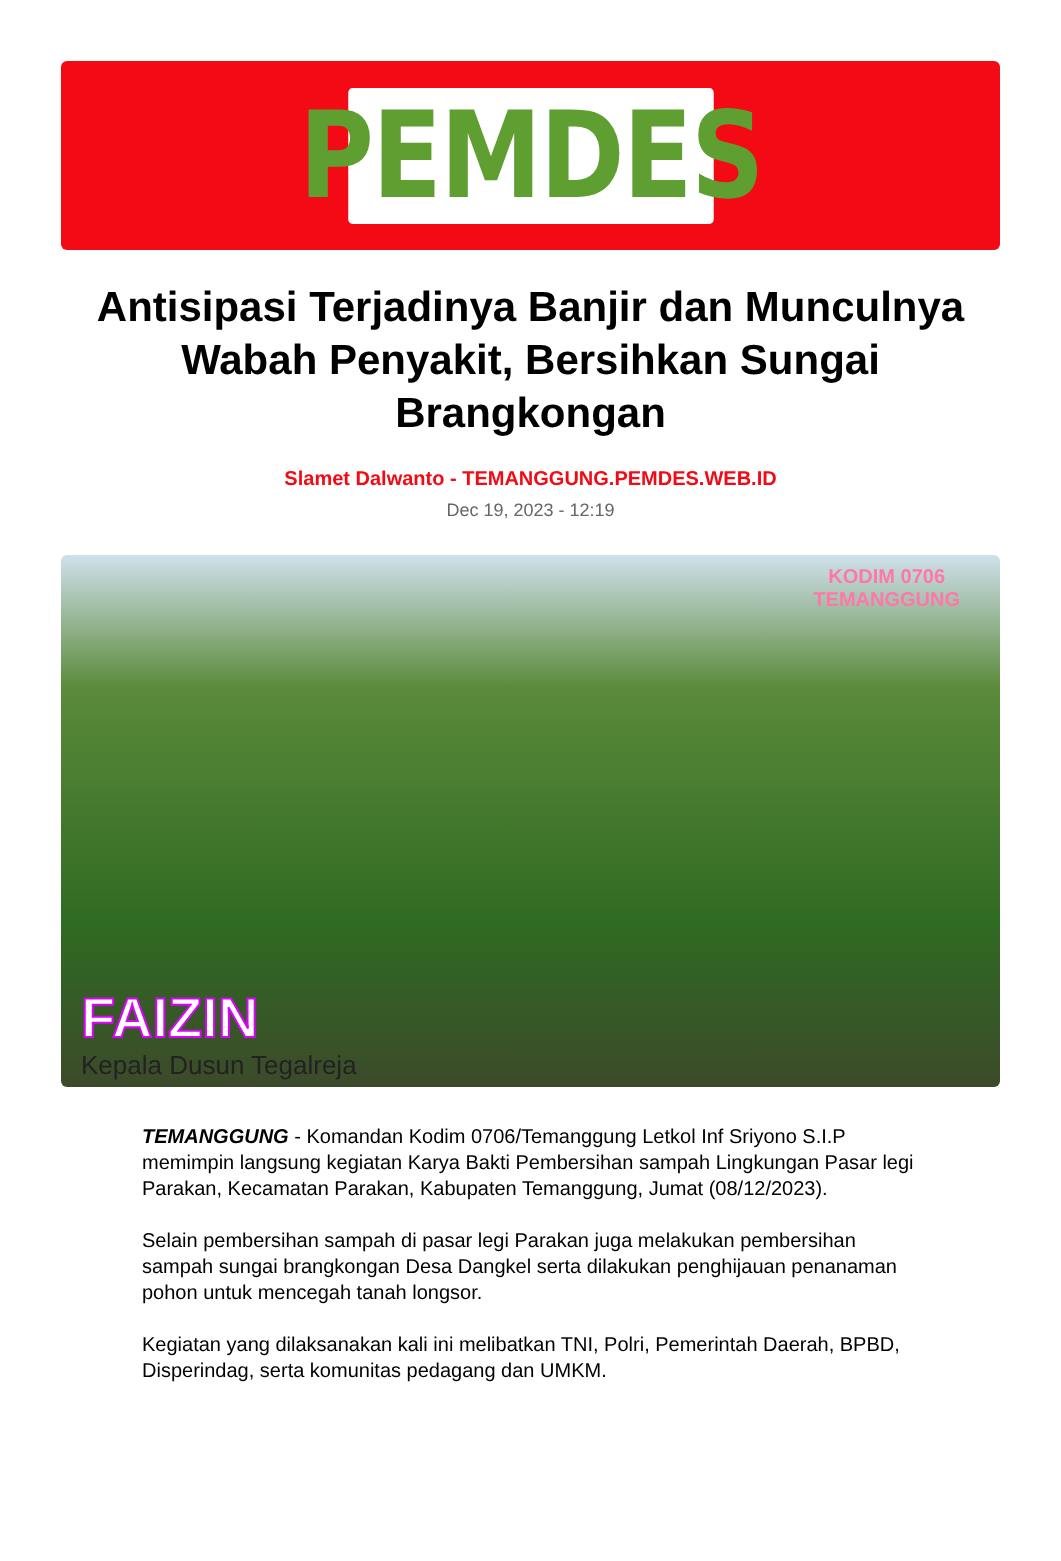PEMDES
Antisipasi Terjadinya Banjir dan Munculnya Wabah Penyakit, Bersihkan Sungai Brangkongan
Slamet Dalwanto - TEMANGGUNG.PEMDES.WEB.ID
Dec 19, 2023 - 12:19
KODIM 0706
TEMANGGUNG
FAIZIN
Kepala Dusun Tegalreja
TEMANGGUNG - Komandan Kodim 0706/Temanggung Letkol Inf Sriyono S.I.P memimpin langsung kegiatan Karya Bakti Pembersihan sampah Lingkungan Pasar legi Parakan, Kecamatan Parakan, Kabupaten Temanggung, Jumat (08/12/2023).
Selain pembersihan sampah di pasar legi Parakan juga melakukan pembersihan sampah sungai brangkongan Desa Dangkel serta dilakukan penghijauan penanaman pohon untuk mencegah tanah longsor.
Kegiatan yang dilaksanakan kali ini melibatkan TNI, Polri, Pemerintah Daerah, BPBD, Disperindag, serta komunitas pedagang dan UMKM.